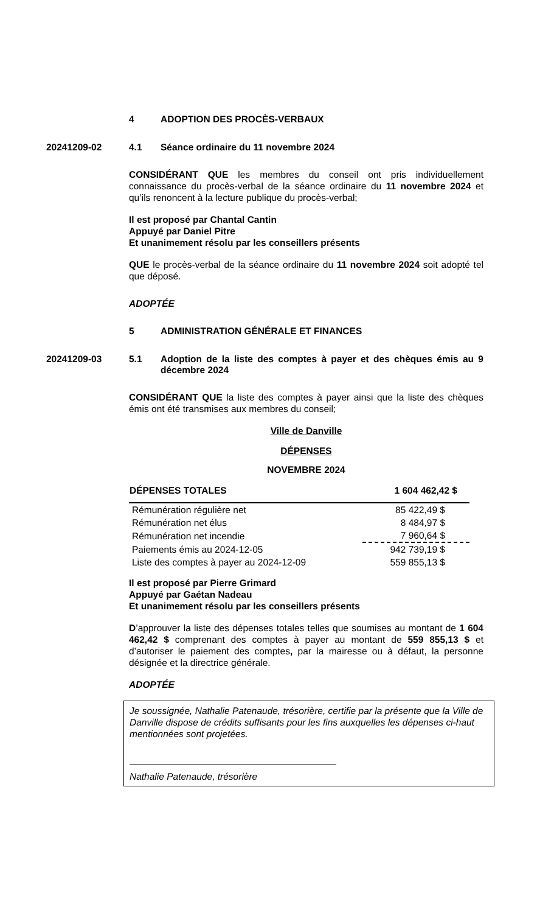4 ADOPTION DES PROCÈS-VERBAUX
20241209-02 4.1 Séance ordinaire du 11 novembre 2024
CONSIDÉRANT QUE les membres du conseil ont pris individuellement connaissance du procès-verbal de la séance ordinaire du 11 novembre 2024 et qu’ils renoncent à la lecture publique du procès-verbal;
Il est proposé par Chantal Cantin
Appuyé par Daniel Pitre
Et unanimement résolu par les conseillers présents
QUE le procès-verbal de la séance ordinaire du 11 novembre 2024 soit adopté tel que déposé.
ADOPTÉE
5 ADMINISTRATION GÉNÉRALE ET FINANCES
20241209-03 5.1 Adoption de la liste des comptes à payer et des chèques émis au 9 décembre 2024
CONSIDÉRANT QUE la liste des comptes à payer ainsi que la liste des chèques émis ont été transmises aux membres du conseil;
Ville de Danville
DÉPENSES
NOVEMBRE 2024
| DÉPENSES TOTALES | 1 604 462,42 $ |
| --- | --- |
| Rémunération régulière net | 85 422,49 $ |
| Rémunération net élus | 8 484,97 $ |
| Rémunération net incendie | 7 960,64 $ |
| Paiements émis au 2024-12-05 | 942 739,19 $ |
| Liste des comptes à payer au 2024-12-09 | 559 855,13 $ |
Il est proposé par Pierre Grimard
Appuyé par Gaétan Nadeau
Et unanimement résolu par les conseillers présents
D’approuver la liste des dépenses totales telles que soumises au montant de 1 604 462,42 $ comprenant des comptes à payer au montant de 559 855,13 $ et d’autoriser le paiement des comptes, par la mairesse ou à défaut, la personne désignée et la directrice générale.
ADOPTÉE
Je soussignée, Nathalie Patenaude, trésorière, certifie par la présente que la Ville de Danville dispose de crédits suffisants pour les fins auxquelles les dépenses ci-haut mentionnées sont projetées.
Nathalie Patenaude, trésorière